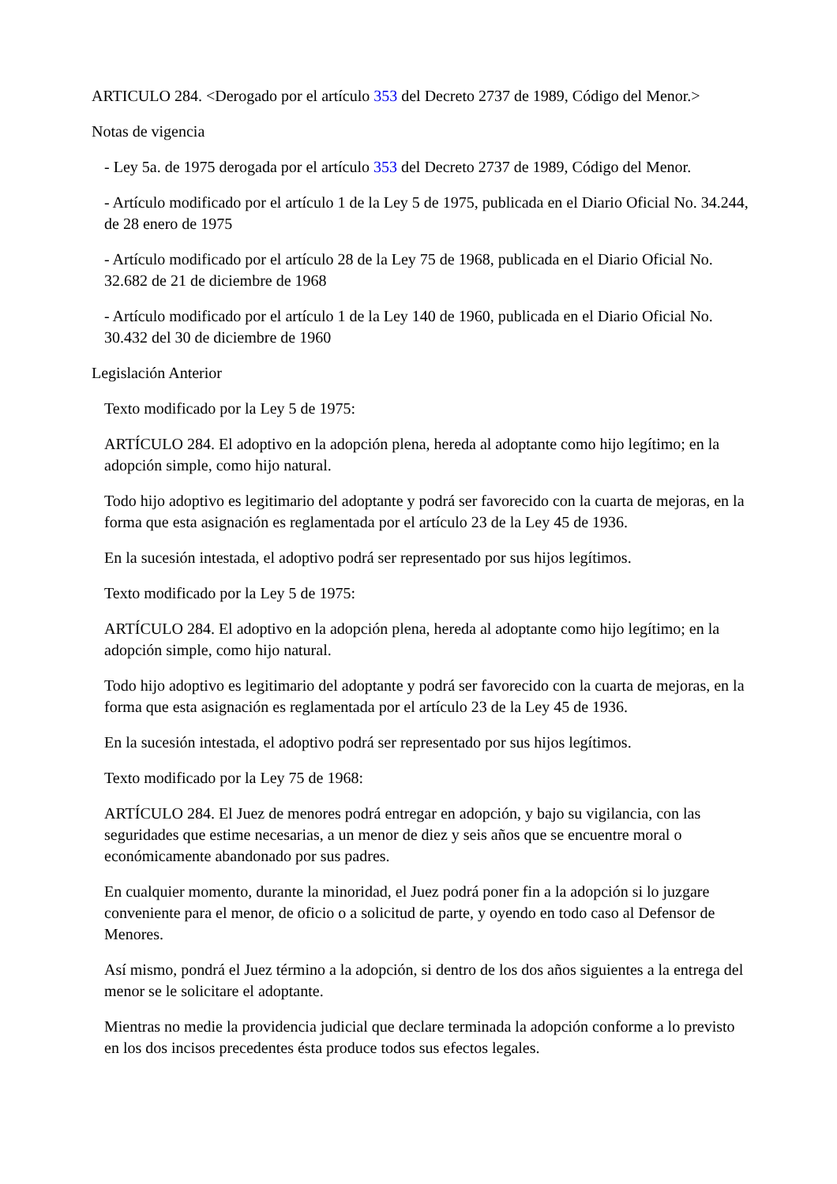ARTICULO 284. <Derogado por el artículo 353 del Decreto 2737 de 1989, Código del Menor.>
Notas de vigencia
- Ley 5a. de 1975 derogada por el artículo 353 del Decreto 2737 de 1989, Código del Menor.
- Artículo modificado por el artículo 1 de la Ley 5 de 1975, publicada en el Diario Oficial No. 34.244, de 28 enero de 1975
- Artículo modificado por el artículo 28 de la Ley 75 de 1968, publicada en el Diario Oficial No. 32.682 de 21 de diciembre de 1968
- Artículo modificado por el artículo 1 de la Ley 140 de 1960, publicada en el Diario Oficial No. 30.432 del 30 de diciembre de 1960
Legislación Anterior
Texto modificado por la Ley 5 de 1975:
ARTÍCULO 284. El adoptivo en la adopción plena, hereda al adoptante como hijo legítimo; en la adopción simple, como hijo natural.
Todo hijo adoptivo es legitimario del adoptante y podrá ser favorecido con la cuarta de mejoras, en la forma que esta asignación es reglamentada por el artículo 23 de la Ley 45 de 1936.
En la sucesión intestada, el adoptivo podrá ser representado por sus hijos legítimos.
Texto modificado por la Ley 5 de 1975:
ARTÍCULO 284. El adoptivo en la adopción plena, hereda al adoptante como hijo legítimo; en la adopción simple, como hijo natural.
Todo hijo adoptivo es legitimario del adoptante y podrá ser favorecido con la cuarta de mejoras, en la forma que esta asignación es reglamentada por el artículo 23 de la Ley 45 de 1936.
En la sucesión intestada, el adoptivo podrá ser representado por sus hijos legítimos.
Texto modificado por la Ley 75 de 1968:
ARTÍCULO 284. El Juez de menores podrá entregar en adopción, y bajo su vigilancia, con las seguridades que estime necesarias, a un menor de diez y seis años que se encuentre moral o económicamente abandonado por sus padres.
En cualquier momento, durante la minoridad, el Juez podrá poner fin a la adopción si lo juzgare conveniente para el menor, de oficio o a solicitud de parte, y oyendo en todo caso al Defensor de Menores.
Así mismo, pondrá el Juez término a la adopción, si dentro de los dos años siguientes a la entrega del menor se le solicitare el adoptante.
Mientras no medie la providencia judicial que declare terminada la adopción conforme a lo previsto en los dos incisos precedentes ésta produce todos sus efectos legales.